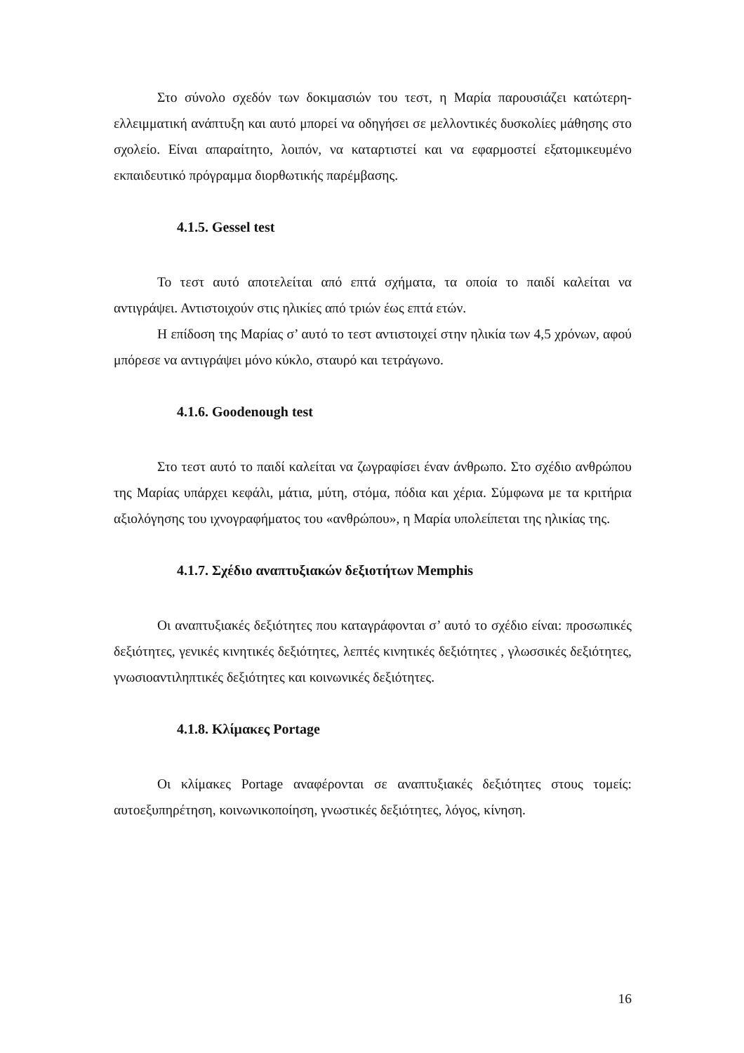Στο σύνολο σχεδόν των δοκιμασιών του τεστ, η Μαρία παρουσιάζει κατώτερη-ελλειμματική ανάπτυξη και αυτό μπορεί να οδηγήσει σε μελλοντικές δυσκολίες μάθησης στο σχολείο. Είναι απαραίτητο, λοιπόν, να καταρτιστεί και να εφαρμοστεί εξατομικευμένο εκπαιδευτικό πρόγραμμα διορθωτικής παρέμβασης.
4.1.5. Gessel test
Το τεστ αυτό αποτελείται από επτά σχήματα, τα οποία το παιδί καλείται να αντιγράψει. Αντιστοιχούν στις ηλικίες από τριών έως επτά ετών.
Η επίδοση της Μαρίας σ’ αυτό το τεστ αντιστοιχεί στην ηλικία των 4,5 χρόνων, αφού μπόρεσε να αντιγράψει μόνο κύκλο, σταυρό και τετράγωνο.
4.1.6. Goodenough test
Στο τεστ αυτό το παιδί καλείται να ζωγραφίσει έναν άνθρωπο. Στο σχέδιο ανθρώπου της Μαρίας υπάρχει κεφάλι, μάτια, μύτη, στόμα, πόδια και χέρια. Σύμφωνα με τα κριτήρια αξιολόγησης του ιχνογραφήματος του «ανθρώπου», η Μαρία υπολείπεται της ηλικίας της.
4.1.7. Σχέδιο αναπτυξιακών δεξιοτήτων Memphis
Οι αναπτυξιακές δεξιότητες που καταγράφονται σ’ αυτό το σχέδιο είναι: προσωπικές δεξιότητες, γενικές κινητικές δεξιότητες, λεπτές κινητικές δεξιότητες , γλωσσικές δεξιότητες, γνωσιοαντιληπτικές δεξιότητες και κοινωνικές δεξιότητες.
4.1.8. Κλίμακες Portage
Οι κλίμακες Portage αναφέρονται σε αναπτυξιακές δεξιότητες στους τομείς: αυτοεξυπηρέτηση, κοινωνικοποίηση, γνωστικές δεξιότητες, λόγος, κίνηση.
16